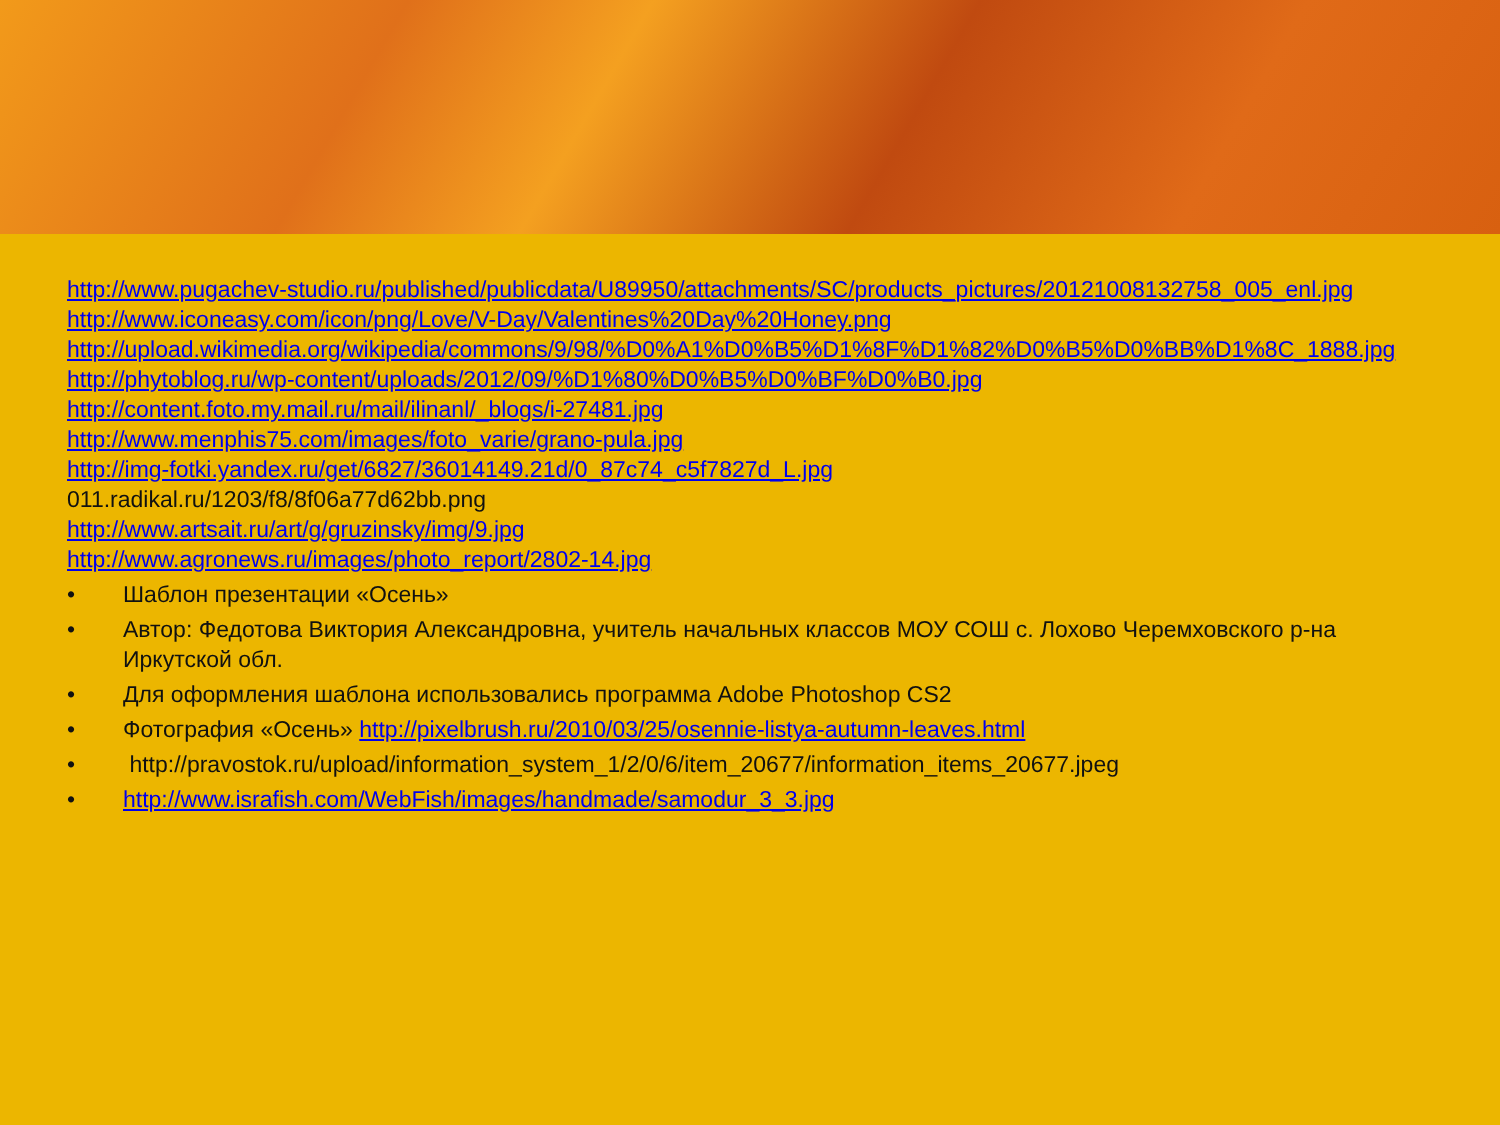http://www.pugachev-studio.ru/published/publicdata/U89950/attachments/SC/products_pictures/20121008132758_005_enl.jpg
http://www.iconeasy.com/icon/png/Love/V-Day/Valentines%20Day%20Honey.png
http://upload.wikimedia.org/wikipedia/commons/9/98/%D0%A1%D0%B5%D1%8F%D1%82%D0%B5%D0%BB%D1%8C_1888.jpg
http://phytoblog.ru/wp-content/uploads/2012/09/%D1%80%D0%B5%D0%BF%D0%B0.jpg
http://content.foto.my.mail.ru/mail/ilinanl/_blogs/i-27481.jpg
http://www.menphis75.com/images/foto_varie/grano-pula.jpg
http://img-fotki.yandex.ru/get/6827/36014149.21d/0_87c74_c5f7827d_L.jpg
011.radikal.ru/1203/f8/8f06a77d62bb.png
http://www.artsait.ru/art/g/gruzinsky/img/9.jpg
http://www.agronews.ru/images/photo_report/2802-14.jpg
• Шаблон презентации «Осень»
• Автор: Федотова Виктория Александровна, учитель начальных классов МОУ СОШ с. Лохово Черемховского р-на Иркутской обл.
• Для оформления шаблона использовались программа Adobe Photoshop CS2
• Фотография «Осень» http://pixelbrush.ru/2010/03/25/osennie-listya-autumn-leaves.html
• http://pravostok.ru/upload/information_system_1/2/0/6/item_20677/information_items_20677.jpeg
• http://www.israfish.com/WebFish/images/handmade/samodur_3_3.jpg